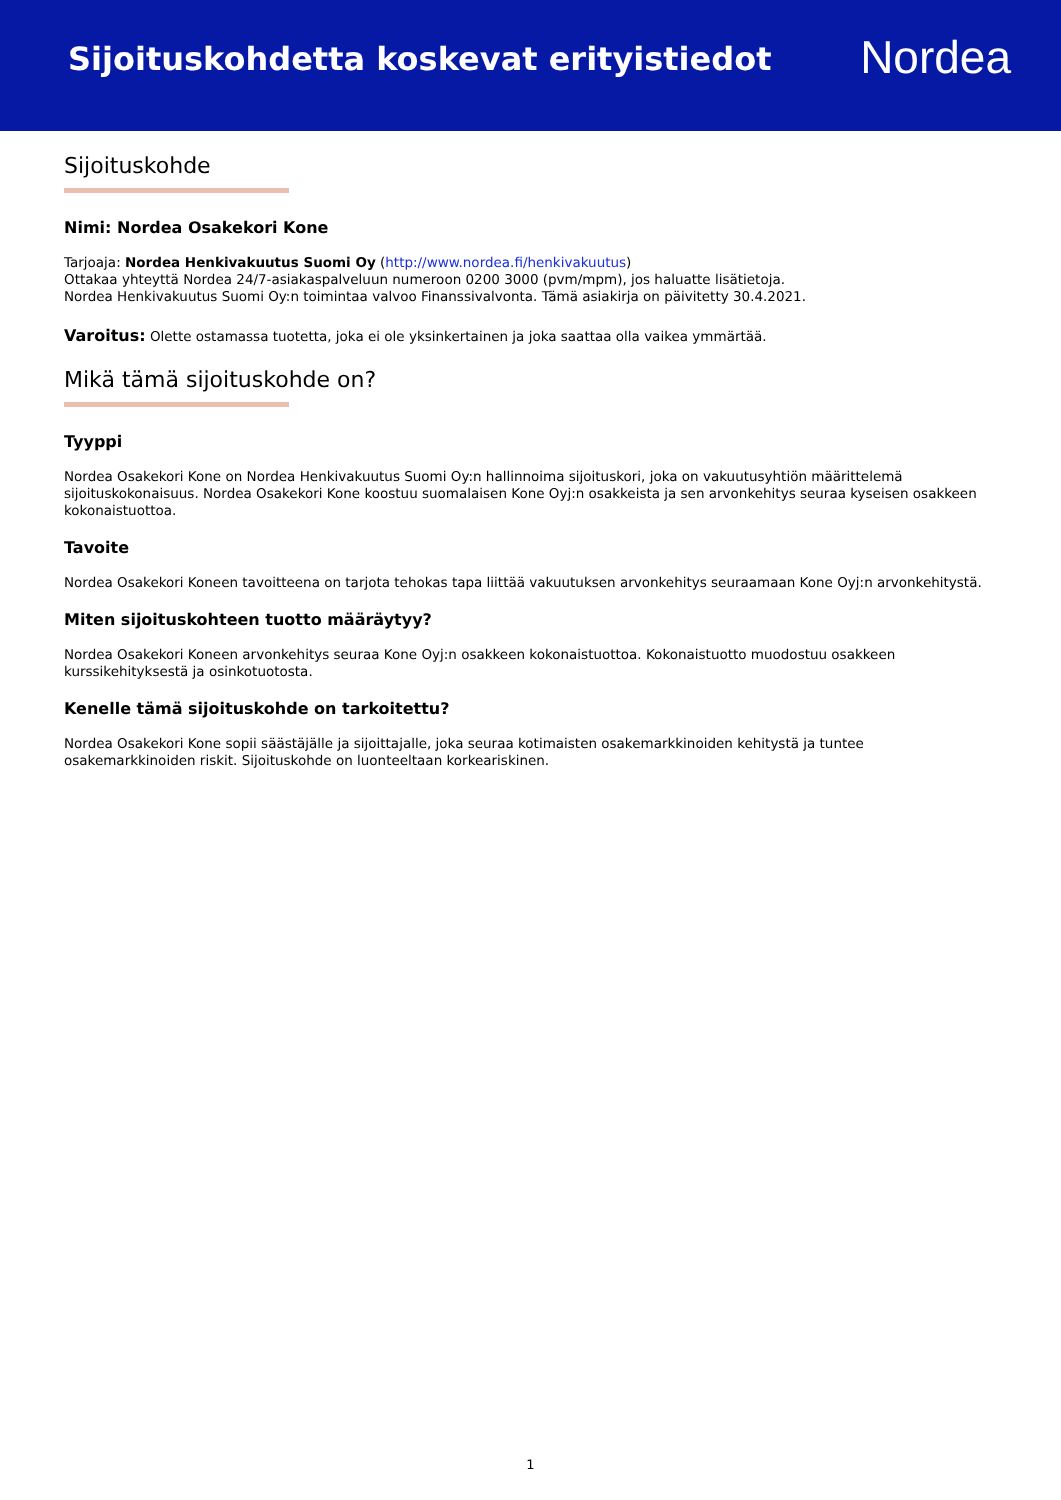Sijoituskohdetta koskevat erityistiedot
Nordea
Sijoituskohde
Nimi: Nordea Osakekori Kone
Tarjoaja: Nordea Henkivakuutus Suomi Oy (http://www.nordea.fi/henkivakuutus)
Ottakaa yhteyttä Nordea 24/7-asiakaspalveluun numeroon 0200 3000 (pvm/mpm), jos haluatte lisätietoja.
Nordea Henkivakuutus Suomi Oy:n toimintaa valvoo Finanssivalvonta. Tämä asiakirja on päivitetty 30.4.2021.
Varoitus: Olette ostamassa tuotetta, joka ei ole yksinkertainen ja joka saattaa olla vaikea ymmärtää.
Mikä tämä sijoituskohde on?
Tyyppi
Nordea Osakekori Kone on Nordea Henkivakuutus Suomi Oy:n hallinnoima sijoituskori, joka on vakuutusyhtiön määrittelemä sijoituskokonaisuus. Nordea Osakekori Kone koostuu suomalaisen Kone Oyj:n osakkeista ja sen arvonkehitys seuraa kyseisen osakkeen kokonaistuottoa.
Tavoite
Nordea Osakekori Koneen tavoitteena on tarjota tehokas tapa liittää vakuutuksen arvonkehitys seuraamaan Kone Oyj:n arvonkehitystä.
Miten sijoituskohteen tuotto määräytyy?
Nordea Osakekori Koneen arvonkehitys seuraa Kone Oyj:n osakkeen kokonaistuottoa. Kokonaistuotto muodostuu osakkeen kurssikehityksestä ja osinkotuotosta.
Kenelle tämä sijoituskohde on tarkoitettu?
Nordea Osakekori Kone sopii säästäjälle ja sijoittajalle, joka seuraa kotimaisten osakemarkkinoiden kehitystä ja tuntee osakemarkkinoiden riskit. Sijoituskohde on luonteeltaan korkeariskinen.
1